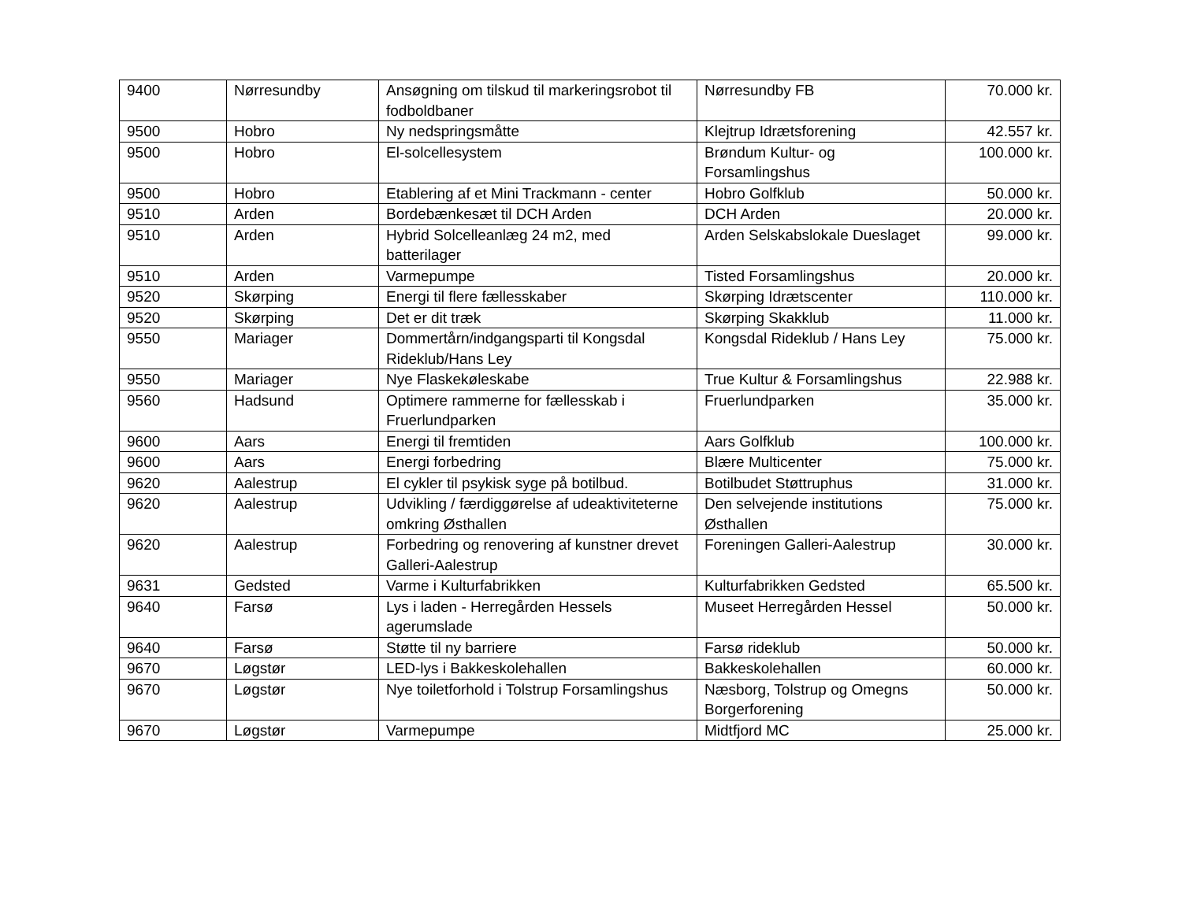| 9400 | Nørresundby | Ansøgning om tilskud til markeringsrobot til fodboldbaner | Nørresundby FB | 70.000 kr. |
| 9500 | Hobro | Ny nedspringsmåtte | Klejtrup Idrætsforening | 42.557 kr. |
| 9500 | Hobro | El-solcellesystem | Brøndum Kultur- og Forsamlingshus | 100.000 kr. |
| 9500 | Hobro | Etablering af et Mini Trackmann - center | Hobro Golfklub | 50.000 kr. |
| 9510 | Arden | Bordebænkesæt til DCH Arden | DCH Arden | 20.000 kr. |
| 9510 | Arden | Hybrid Solcelleanlæg 24 m2, med batterilager | Arden Selskabslokale Dueslaget | 99.000 kr. |
| 9510 | Arden | Varmepumpe | Tisted Forsamlingshus | 20.000 kr. |
| 9520 | Skørping | Energi til flere fællesskaber | Skørping Idrætscenter | 110.000 kr. |
| 9520 | Skørping | Det er dit træk | Skørping Skakklub | 11.000 kr. |
| 9550 | Mariager | Dommertårn/indgangsparti til Kongsdal Rideklub/Hans Ley | Kongsdal Rideklub / Hans Ley | 75.000 kr. |
| 9550 | Mariager | Nye Flaskekøleskabe | True Kultur & Forsamlingshus | 22.988 kr. |
| 9560 | Hadsund | Optimere rammerne for fællesskab i Fruerlundparken | Fruerlundparken | 35.000 kr. |
| 9600 | Aars | Energi til fremtiden | Aars Golfklub | 100.000 kr. |
| 9600 | Aars | Energi forbedring | Blære Multicenter | 75.000 kr. |
| 9620 | Aalestrup | El cykler til psykisk syge på botilbud. | Botilbudet Støttruphus | 31.000 kr. |
| 9620 | Aalestrup | Udvikling / færdiggørelse af udeaktiviteterne omkring Østhallen | Den selvejende institutions Østhallen | 75.000 kr. |
| 9620 | Aalestrup | Forbedring og renovering af kunstner drevet Galleri-Aalestrup | Foreningen Galleri-Aalestrup | 30.000 kr. |
| 9631 | Gedsted | Varme i Kulturfabrikken | Kulturfabrikken Gedsted | 65.500 kr. |
| 9640 | Farsø | Lys i laden - Herregården Hessels agerumslade | Museet Herregården Hessel | 50.000 kr. |
| 9640 | Farsø | Støtte til ny barriere | Farsø rideklub | 50.000 kr. |
| 9670 | Løgstør | LED-lys i Bakkeskolehallen | Bakkeskolehallen | 60.000 kr. |
| 9670 | Løgstør | Nye toiletforhold i Tolstrup Forsamlingshus | Næsborg, Tolstrup og Omegns Borgerforening | 50.000 kr. |
| 9670 | Løgstør | Varmepumpe | Midtfjord MC | 25.000 kr. |